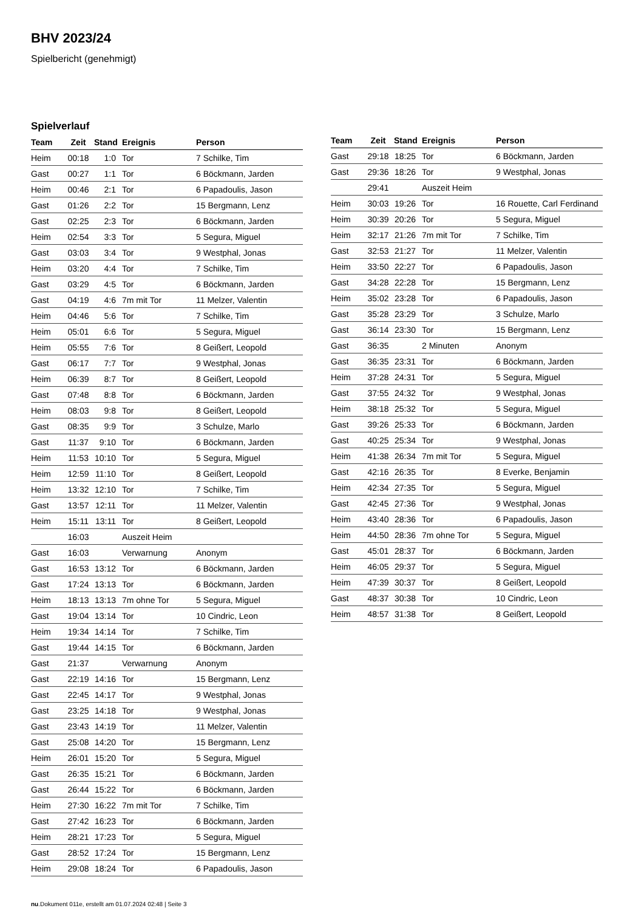BHV 2023/24
Spielbericht (genehmigt)
Spielverlauf
| Team | Zeit | Stand | Ereignis | Person |
| --- | --- | --- | --- | --- |
| Heim | 00:18 | 1:0 | Tor | 7 Schilke, Tim |
| Gast | 00:27 | 1:1 | Tor | 6 Böckmann, Jarden |
| Heim | 00:46 | 2:1 | Tor | 6 Papadoulis, Jason |
| Gast | 01:26 | 2:2 | Tor | 15 Bergmann, Lenz |
| Gast | 02:25 | 2:3 | Tor | 6 Böckmann, Jarden |
| Heim | 02:54 | 3:3 | Tor | 5 Segura, Miguel |
| Gast | 03:03 | 3:4 | Tor | 9 Westphal, Jonas |
| Heim | 03:20 | 4:4 | Tor | 7 Schilke, Tim |
| Gast | 03:29 | 4:5 | Tor | 6 Böckmann, Jarden |
| Gast | 04:19 | 4:6 | 7m mit Tor | 11 Melzer, Valentin |
| Heim | 04:46 | 5:6 | Tor | 7 Schilke, Tim |
| Heim | 05:01 | 6:6 | Tor | 5 Segura, Miguel |
| Heim | 05:55 | 7:6 | Tor | 8 Geißert, Leopold |
| Gast | 06:17 | 7:7 | Tor | 9 Westphal, Jonas |
| Heim | 06:39 | 8:7 | Tor | 8 Geißert, Leopold |
| Gast | 07:48 | 8:8 | Tor | 6 Böckmann, Jarden |
| Heim | 08:03 | 9:8 | Tor | 8 Geißert, Leopold |
| Gast | 08:35 | 9:9 | Tor | 3 Schulze, Marlo |
| Gast | 11:37 | 9:10 | Tor | 6 Böckmann, Jarden |
| Heim | 11:53 | 10:10 | Tor | 5 Segura, Miguel |
| Heim | 12:59 | 11:10 | Tor | 8 Geißert, Leopold |
| Heim | 13:32 | 12:10 | Tor | 7 Schilke, Tim |
| Gast | 13:57 | 12:11 | Tor | 11 Melzer, Valentin |
| Heim | 15:11 | 13:11 | Tor | 8 Geißert, Leopold |
| | 16:03 | | Auszeit Heim | |
| Gast | 16:03 | | Verwarnung | Anonym |
| Gast | 16:53 | 13:12 | Tor | 6 Böckmann, Jarden |
| Gast | 17:24 | 13:13 | Tor | 6 Böckmann, Jarden |
| Heim | 18:13 | 13:13 | 7m ohne Tor | 5 Segura, Miguel |
| Gast | 19:04 | 13:14 | Tor | 10 Cindric, Leon |
| Heim | 19:34 | 14:14 | Tor | 7 Schilke, Tim |
| Gast | 19:44 | 14:15 | Tor | 6 Böckmann, Jarden |
| Gast | 21:37 | | Verwarnung | Anonym |
| Gast | 22:19 | 14:16 | Tor | 15 Bergmann, Lenz |
| Gast | 22:45 | 14:17 | Tor | 9 Westphal, Jonas |
| Gast | 23:25 | 14:18 | Tor | 9 Westphal, Jonas |
| Gast | 23:43 | 14:19 | Tor | 11 Melzer, Valentin |
| Gast | 25:08 | 14:20 | Tor | 15 Bergmann, Lenz |
| Heim | 26:01 | 15:20 | Tor | 5 Segura, Miguel |
| Gast | 26:35 | 15:21 | Tor | 6 Böckmann, Jarden |
| Gast | 26:44 | 15:22 | Tor | 6 Böckmann, Jarden |
| Heim | 27:30 | 16:22 | 7m mit Tor | 7 Schilke, Tim |
| Gast | 27:42 | 16:23 | Tor | 6 Böckmann, Jarden |
| Heim | 28:21 | 17:23 | Tor | 5 Segura, Miguel |
| Gast | 28:52 | 17:24 | Tor | 15 Bergmann, Lenz |
| Heim | 29:08 | 18:24 | Tor | 6 Papadoulis, Jason |
| Team | Zeit | Stand | Ereignis | Person |
| --- | --- | --- | --- | --- |
| Gast | 29:18 | 18:25 | Tor | 6 Böckmann, Jarden |
| Gast | 29:36 | 18:26 | Tor | 9 Westphal, Jonas |
| | 29:41 | | Auszeit Heim | |
| Heim | 30:03 | 19:26 | Tor | 16 Rouette, Carl Ferdinand |
| Heim | 30:39 | 20:26 | Tor | 5 Segura, Miguel |
| Heim | 32:17 | 21:26 | 7m mit Tor | 7 Schilke, Tim |
| Gast | 32:53 | 21:27 | Tor | 11 Melzer, Valentin |
| Heim | 33:50 | 22:27 | Tor | 6 Papadoulis, Jason |
| Gast | 34:28 | 22:28 | Tor | 15 Bergmann, Lenz |
| Heim | 35:02 | 23:28 | Tor | 6 Papadoulis, Jason |
| Gast | 35:28 | 23:29 | Tor | 3 Schulze, Marlo |
| Gast | 36:14 | 23:30 | Tor | 15 Bergmann, Lenz |
| Gast | 36:35 | | 2 Minuten | Anonym |
| Gast | 36:35 | 23:31 | Tor | 6 Böckmann, Jarden |
| Heim | 37:28 | 24:31 | Tor | 5 Segura, Miguel |
| Gast | 37:55 | 24:32 | Tor | 9 Westphal, Jonas |
| Heim | 38:18 | 25:32 | Tor | 5 Segura, Miguel |
| Gast | 39:26 | 25:33 | Tor | 6 Böckmann, Jarden |
| Gast | 40:25 | 25:34 | Tor | 9 Westphal, Jonas |
| Heim | 41:38 | 26:34 | 7m mit Tor | 5 Segura, Miguel |
| Gast | 42:16 | 26:35 | Tor | 8 Everke, Benjamin |
| Heim | 42:34 | 27:35 | Tor | 5 Segura, Miguel |
| Gast | 42:45 | 27:36 | Tor | 9 Westphal, Jonas |
| Heim | 43:40 | 28:36 | Tor | 6 Papadoulis, Jason |
| Heim | 44:50 | 28:36 | 7m ohne Tor | 5 Segura, Miguel |
| Gast | 45:01 | 28:37 | Tor | 6 Böckmann, Jarden |
| Heim | 46:05 | 29:37 | Tor | 5 Segura, Miguel |
| Heim | 47:39 | 30:37 | Tor | 8 Geißert, Leopold |
| Gast | 48:37 | 30:38 | Tor | 10 Cindric, Leon |
| Heim | 48:57 | 31:38 | Tor | 8 Geißert, Leopold |
nu.Dokument 011e, erstellt am 01.07.2024 02:48 | Seite 3